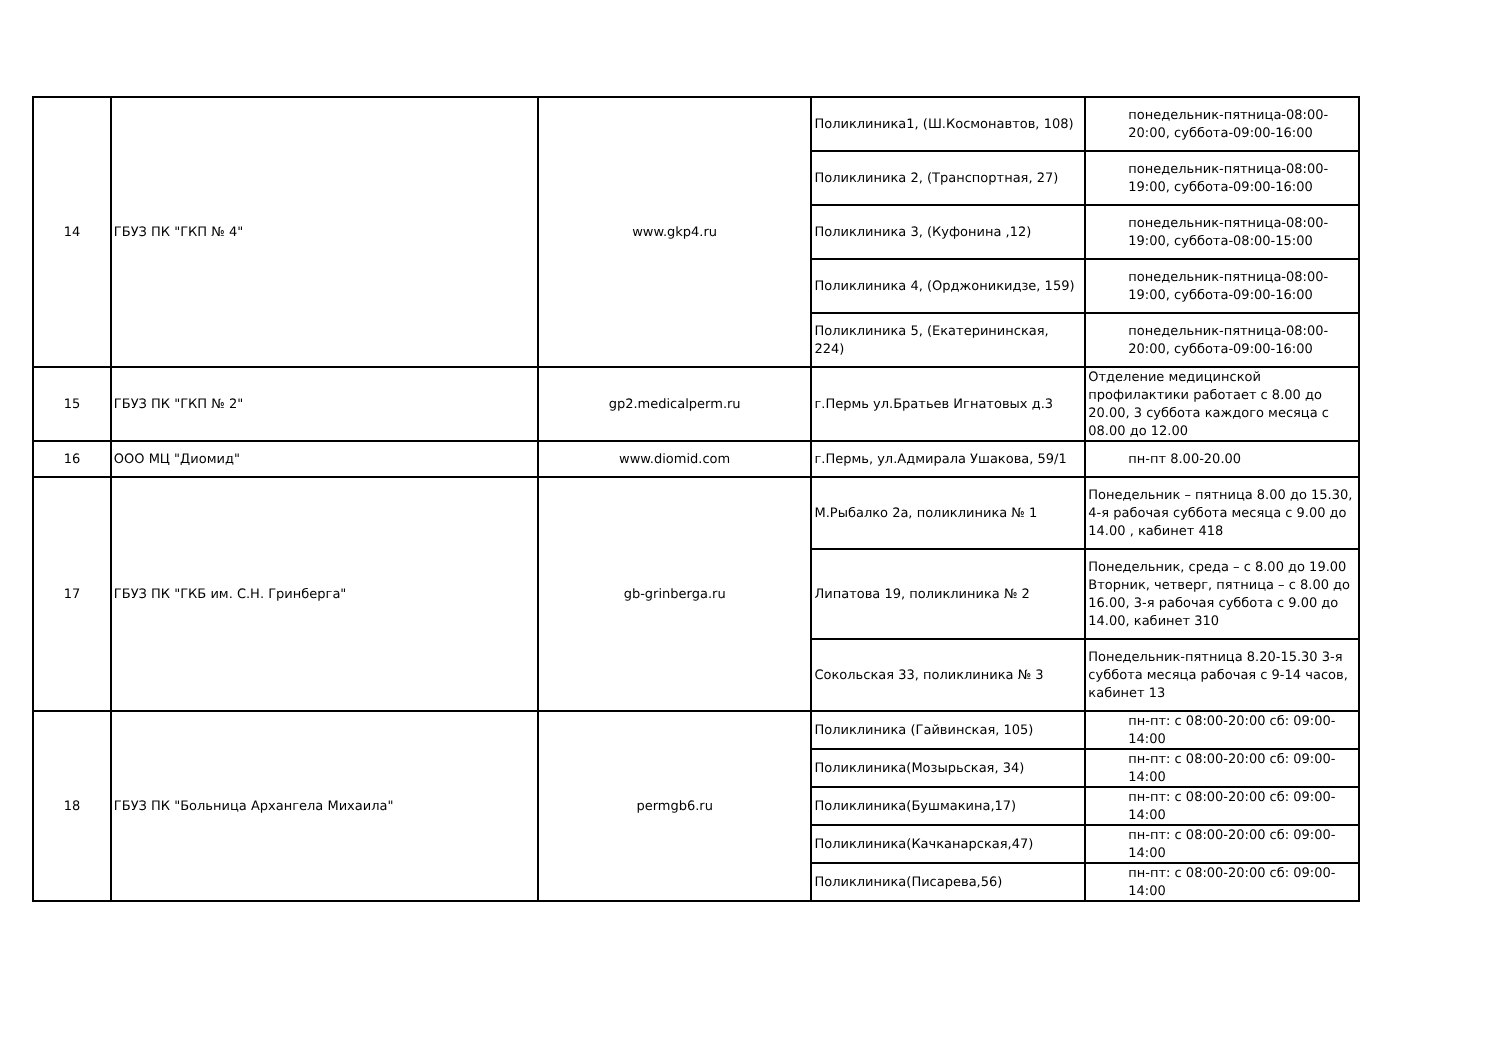| 14 | ГБУЗ ПК "ГКП № 4" | www.gkp4.ru | Поликлиника1, (Ш.Космонавтов, 108) | понедельник-пятница-08:00-20:00, суббота-09:00-16:00 |
| | | | Поликлиника 2, (Транспортная, 27) | понедельник-пятница-08:00-19:00, суббота-09:00-16:00 |
| | | | Поликлиника 3, (Куфонина ,12) | понедельник-пятница-08:00-19:00, суббота-08:00-15:00 |
| | | | Поликлиника 4, (Орджоникидзе, 159) | понедельник-пятница-08:00-19:00, суббота-09:00-16:00 |
| | | | Поликлиника 5, (Екатерининская, 224) | понедельник-пятница-08:00-20:00, суббота-09:00-16:00 |
| 15 | ГБУЗ ПК "ГКП № 2" | gp2.medicalperm.ru | г.Пермь ул.Братьев Игнатовых д.3 | Отделение медицинской профилактики работает с 8.00 до 20.00, 3 суббота каждого месяца с 08.00 до 12.00 |
| 16 | ООО МЦ "Диомид" | www.diomid.com | г.Пермь, ул.Адмирала Ушакова, 59/1 | пн-пт 8.00-20.00 |
| 17 | ГБУЗ ПК "ГКБ им. С.Н. Гринберга" | gb-grinberga.ru | М.Рыбалко 2а, поликлиника № 1 | Понедельник – пятница 8.00 до 15.30, 4-я рабочая суббота месяца с 9.00 до 14.00 , кабинет 418 |
| | | | Липатова 19, поликлиника № 2 | Понедельник, среда – с 8.00 до 19.00 Вторник, четверг, пятница – с 8.00 до 16.00, 3-я рабочая суббота с 9.00 до 14.00, кабинет 310 |
| | | | Сокольская 33, поликлиника № 3 | Понедельник-пятница 8.20-15.30 3-я суббота месяца рабочая с 9-14 часов, кабинет 13 |
| 18 | ГБУЗ ПК "Больница Архангела Михаила" | permgb6.ru | Поликлиника (Гайвинская, 105) | пн-пт: с 08:00-20:00 сб: 09:00-14:00 |
| | | | Поликлиника(Мозырьская, 34) | пн-пт: с 08:00-20:00 сб: 09:00-14:00 |
| | | | Поликлиника(Бушмакина,17) | пн-пт: с 08:00-20:00 сб: 09:00-14:00 |
| | | | Поликлиника(Качканарская,47) | пн-пт: с 08:00-20:00 сб: 09:00-14:00 |
| | | | Поликлиника(Писарева,56) | пн-пт: с 08:00-20:00 сб: 09:00-14:00 |